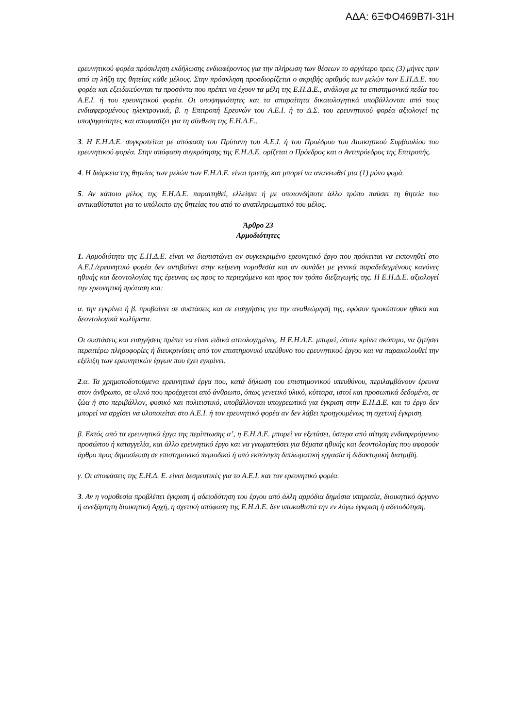ΑΔΑ: 6ΞΦΟ469Β7Ι-31Η
ερευνητικού φορέα πρόσκληση εκδήλωσης ενδιαφέροντος για την πλήρωση των θέσεων το αργότερο τρεις (3) μήνες πριν από τη λήξη της θητείας κάθε μέλους. Στην πρόσκληση προσδιορίζεται ο ακριβής αριθμός των μελών των Ε.Η.Δ.Ε. του φορέα και εξειδικεύονται τα προσόντα που πρέπει να έχουν τα μέλη της Ε.Η.Δ.Ε., ανάλογα με τα επιστημονικά πεδία του Α.Ε.Ι. ή του ερευνητικού φορέα. Οι υποψηφιότητες και τα απαραίτητα δικαιολογητικά υποβάλλονται από τους ενδιαφερομένους ηλεκτρονικά, β. η Επιτροπή Ερευνών του Α.Ε.Ι. ή το Δ.Σ. του ερευνητικού φορέα αξιολογεί τις υποψηφιότητες και αποφασίζει για τη σύνθεση της Ε.Η.Δ.Ε..
3. Η Ε.Η.Δ.Ε. συγκροτείται με απόφαση του Πρύτανη του Α.Ε.Ι. ή του Προέδρου του Διοικητικού Συμβουλίου του ερευνητικού φορέα. Στην απόφαση συγκρότησης της Ε.Η.Δ.Ε. ορίζεται ο Πρόεδρος και ο Αντιπρόεδρος της Επιτροπής.
4. Η διάρκεια της θητείας των μελών των Ε.Η.Δ.Ε. είναι τριετής και μπορεί να ανανεωθεί μια (1) μόνο φορά.
5. Αν κάποιο μέλος της Ε.Η.Δ.Ε. παραιτηθεί, ελλείψει ή με οποιονδήποτε άλλο τρόπο παύσει τη θητεία του αντικαθίσταται για το υπόλοιπο της θητείας του από το αναπληρωματικό του μέλος.
Άρθρο 23
Αρμοδιότητες
1. Αρμοδιότητα της Ε.Η.Δ.Ε. είναι να διαπιστώνει αν συγκεκριμένο ερευνητικό έργο που πρόκειται να εκπονηθεί στο Α.Ε.Ι./ερευνητικό φορέα δεν αντιβαίνει στην κείμενη νομοθεσία και αν συνάδει με γενικά παραδεδεγμένους κανόνες ηθικής και δεοντολογίας της έρευνας ως προς το περιεχόμενο και προς τον τρόπο διεξαγωγής της. Η Ε.Η.Δ.Ε. αξιολογεί την ερευνητική πρόταση και:
α. την εγκρίνει ή β. προβαίνει σε συστάσεις και σε εισηγήσεις για την αναθεώρησή της, εφόσον προκύπτουν ηθικά και δεοντολογικά κωλύματα.
Οι συστάσεις και εισηγήσεις πρέπει να είναι ειδικά αιτιολογημένες. Η Ε.Η.Δ.Ε. μπορεί, όποτε κρίνει σκόπιμο, να ζητήσει περαιτέρω πληροφορίες ή διευκρινίσεις από τον επιστημονικό υπεύθυνο του ερευνητικού έργου και να παρακολουθεί την εξέλιξη των ερευνητικών έργων που έχει εγκρίνει.
2.α. Τα χρηματοδοτούμενα ερευνητικά έργα που, κατά δήλωση του επιστημονικού υπευθύνου, περιλαμβάνουν έρευνα στον άνθρωπο, σε υλικό που προέρχεται από άνθρωπο, όπως γενετικό υλικό, κύτταρα, ιστοί και προσωπικά δεδομένα, σε ζώα ή στο περιβάλλον, φυσικό και πολιτιστικό, υποβάλλονται υποχρεωτικά για έγκριση στην Ε.Η.Δ.Ε. και το έργο δεν μπορεί να αρχίσει να υλοποιείται στο Α.Ε.Ι. ή τον ερευνητικό φορέα αν δεν λάβει προηγουμένως τη σχετική έγκριση.
β. Εκτός από τα ερευνητικά έργα της περίπτωσης α’, η Ε.Η.Δ.Ε. μπορεί να εξετάσει, ύστερα από αίτηση ενδιαφερόμενου προσώπου ή καταγγελία, και άλλο ερευνητικό έργο και να γνωματεύσει για θέματα ηθικής και δεοντολογίας που αφορούν άρθρο προς δημοσίευση σε επιστημονικό περιοδικό ή υπό εκπόνηση διπλωματική εργασία ή διδακτορική διατριβή.
γ. Οι αποφάσεις της Ε.Η.Δ. Ε. είναι δεσμευτικές για το Α.Ε.Ι. και τον ερευνητικό φορέα.
3. Αν η νομοθεσία προβλέπει έγκριση ή αδειοδότηση του έργου από άλλη αρμόδια δημόσια υπηρεσία, διοικητικό όργανο ή ανεξάρτητη διοικητική Αρχή, η σχετική απόφαση της Ε.Η.Δ.Ε. δεν υποκαθιστά την εν λόγω έγκριση ή αδειοδότηση.